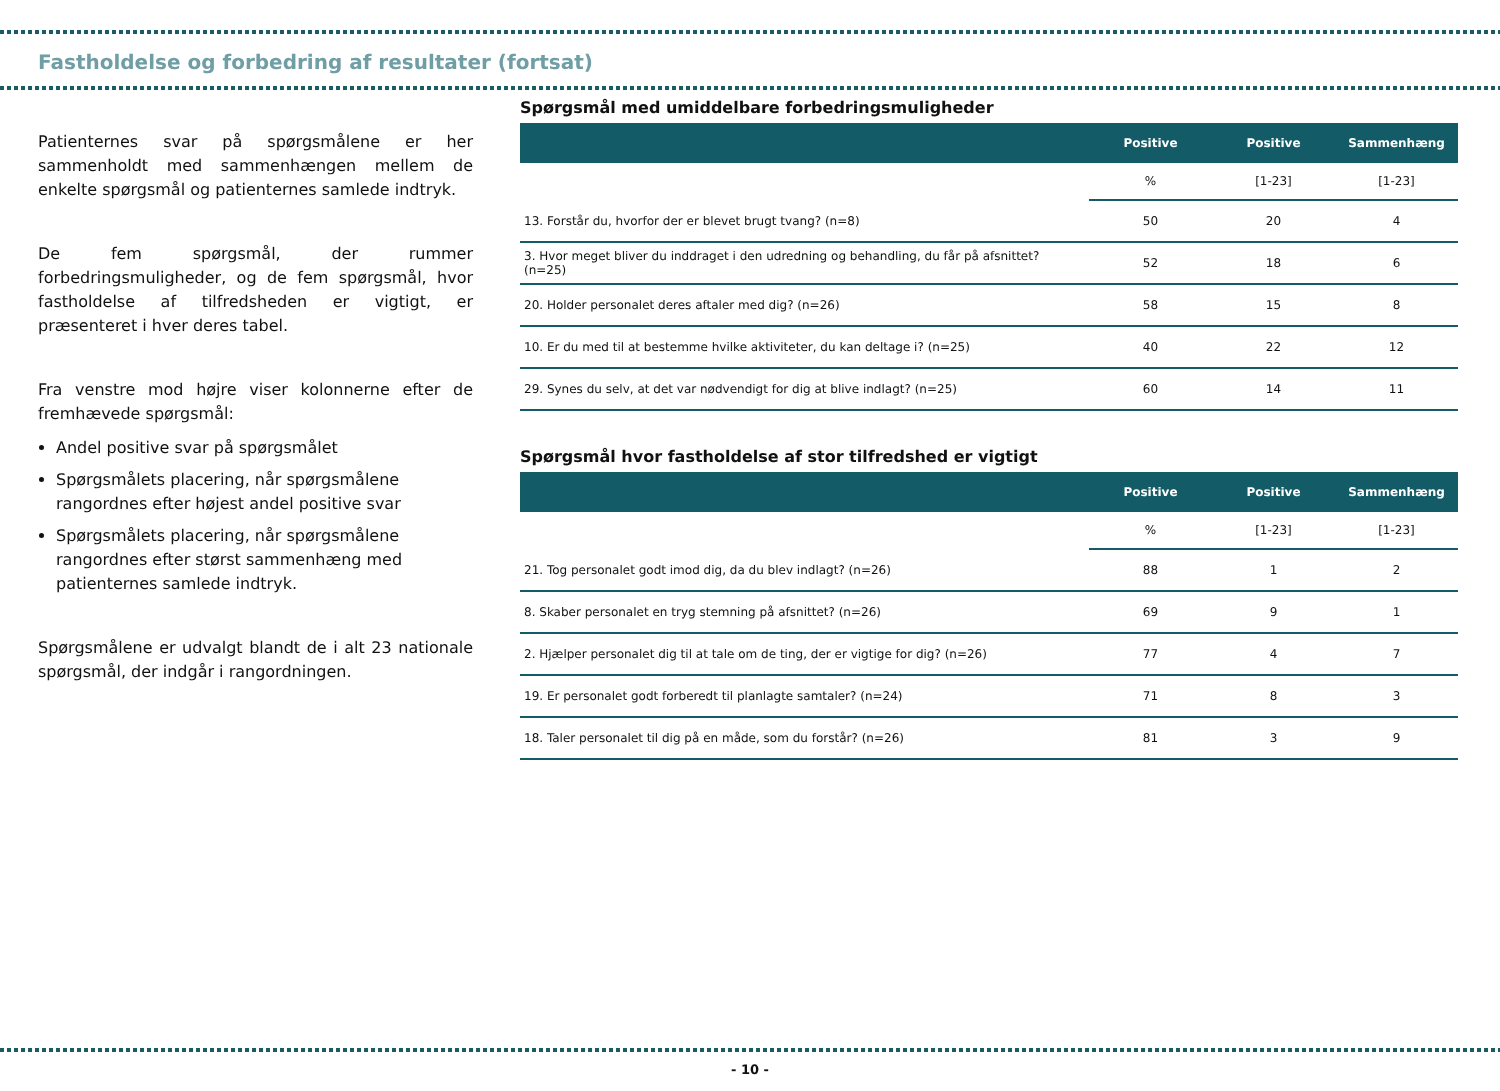Fastholdelse og forbedring af resultater (fortsat)
Patienternes svar på spørgsmålene er her sammenholdt med sammenhængen mellem de enkelte spørgsmål og patienternes samlede indtryk.
De fem spørgsmål, der rummer forbedringsmuligheder, og de fem spørgsmål, hvor fastholdelse af tilfredsheden er vigtigt, er præsenteret i hver deres tabel.
Fra venstre mod højre viser kolonnerne efter de fremhævede spørgsmål:
Andel positive svar på spørgsmålet
Spørgsmålets placering, når spørgsmålene rangordnes efter højest andel positive svar
Spørgsmålets placering, når spørgsmålene rangordnes efter størst sammenhæng med patienternes samlede indtryk.
Spørgsmålene er udvalgt blandt de i alt 23 nationale spørgsmål, der indgår i rangordningen.
Spørgsmål med umiddelbare forbedringsmuligheder
| | Positive | Positive | Sammenhæng |
| --- | --- | --- | --- |
| | % | [1-23] | [1-23] |
| 13. Forstår du, hvorfor der er blevet brugt tvang? (n=8) | 50 | 20 | 4 |
| 3. Hvor meget bliver du inddraget i den udredning og behandling, du får på afsnittet? (n=25) | 52 | 18 | 6 |
| 20. Holder personalet deres aftaler med dig? (n=26) | 58 | 15 | 8 |
| 10. Er du med til at bestemme hvilke aktiviteter, du kan deltage i? (n=25) | 40 | 22 | 12 |
| 29. Synes du selv, at det var nødvendigt for dig at blive indlagt? (n=25) | 60 | 14 | 11 |
Spørgsmål hvor fastholdelse af stor tilfredshed er vigtigt
| | Positive | Positive | Sammenhæng |
| --- | --- | --- | --- |
| | % | [1-23] | [1-23] |
| 21. Tog personalet godt imod dig, da du blev indlagt? (n=26) | 88 | 1 | 2 |
| 8. Skaber personalet en tryg stemning på afsnittet? (n=26) | 69 | 9 | 1 |
| 2. Hjælper personalet dig til at tale om de ting, der er vigtige for dig? (n=26) | 77 | 4 | 7 |
| 19. Er personalet godt forberedt til planlagte samtaler? (n=24) | 71 | 8 | 3 |
| 18. Taler personalet til dig på en måde, som du forstår? (n=26) | 81 | 3 | 9 |
- 10 -